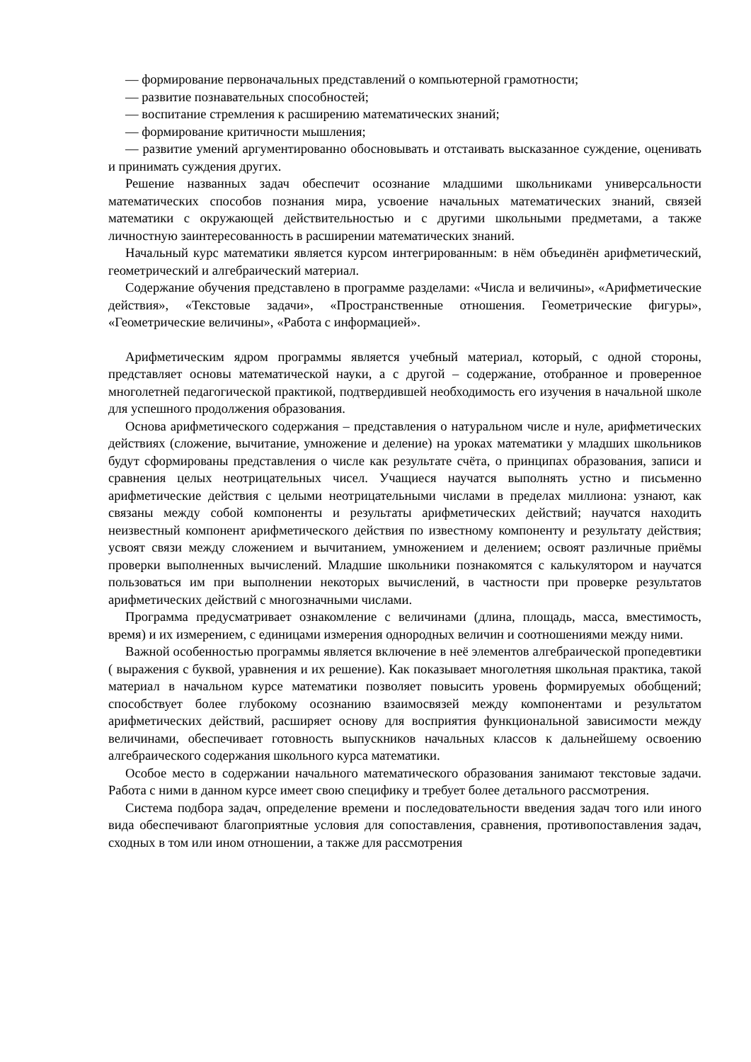— формирование первоначальных представлений о компьютерной грамотности;
— развитие познавательных способностей;
— воспитание стремления к расширению математических знаний;
— формирование критичности мышления;
— развитие умений аргументированно обосновывать и отстаивать высказанное суждение, оценивать и принимать суждения других.
Решение названных задач обеспечит осознание младшими школьниками универсальности математических способов познания мира, усвоение начальных математических знаний, связей математики с окружающей действительностью и с другими школьными предметами, а также личностную заинтересованность в расширении математических знаний.
Начальный курс математики является курсом интегрированным: в нём объединён арифметический, геометрический и алгебраический материал.
Содержание обучения представлено в программе разделами: «Числа и величины», «Арифметические действия», «Текстовые задачи», «Пространственные отношения. Геометрические фигуры», «Геометрические величины», «Работа с информацией».
Арифметическим ядром программы является учебный материал, который, с одной стороны, представляет основы математической науки, а с другой – содержание, отобранное и проверенное многолетней педагогической практикой, подтвердившей необходимость его изучения в начальной школе для успешного продолжения образования.
Основа арифметического содержания – представления о натуральном числе и нуле, арифметических действиях (сложение, вычитание, умножение и деление) на уроках математики у младших школьников будут сформированы представления о числе как результате счёта, о принципах образования, записи и сравнения целых неотрицательных чисел. Учащиеся научатся выполнять устно и письменно арифметические действия с целыми неотрицательными числами в пределах миллиона: узнают, как связаны между собой компоненты и результаты арифметических действий; научатся находить неизвестный компонент арифметического действия по известному компоненту и результату действия; усвоят связи между сложением и вычитанием, умножением и делением; освоят различные приёмы проверки выполненных вычислений. Младшие школьники познакомятся с калькулятором и научатся пользоваться им при выполнении некоторых вычислений, в частности при проверке результатов арифметических действий с многозначными числами.
Программа предусматривает ознакомление с величинами (длина, площадь, масса, вместимость, время) и их измерением, с единицами измерения однородных величин и соотношениями между ними.
Важной особенностью программы является включение в неё элементов алгебраической пропедевтики ( выражения с буквой, уравнения и их решение). Как показывает многолетняя школьная практика, такой материал в начальном курсе математики позволяет повысить уровень формируемых обобщений; способствует более глубокому осознанию взаимосвязей между компонентами и результатом арифметических действий, расширяет основу для восприятия функциональной зависимости между величинами, обеспечивает готовность выпускников начальных классов к дальнейшему освоению алгебраического содержания школьного курса математики.
Особое место в содержании начального математического образования занимают текстовые задачи. Работа с ними в данном курсе имеет свою специфику и требует более детального рассмотрения.
Система подбора задач, определение времени и последовательности введения задач того или иного вида обеспечивают благоприятные условия для сопоставления, сравнения, противопоставления задач, сходных в том или ином отношении, а также для рассмотрения